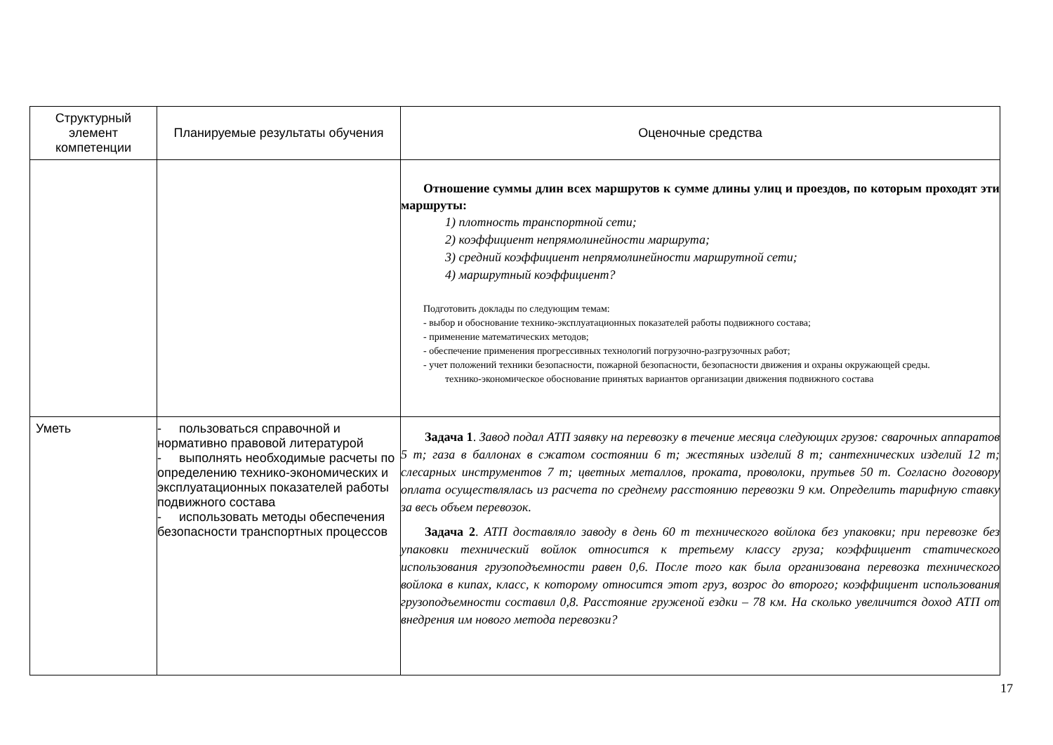| Структурный элемент компетенции | Планируемые результаты обучения | Оценочные средства |
| --- | --- | --- |
| | | Отношение суммы длин всех маршрутов к сумме длины улиц и проездов, по которым проходят эти маршруты: 1) плотность транспортной сети; 2) коэффициент непрямолинейности маршрута; 3) средний коэффициент непрямолинейности маршрутной сети; 4) маршрутный коэффициент? Подготовить доклады по следующим темам: - выбор и обоснование технико-эксплуатационных показателей работы подвижного состава; - применение математических методов; - обеспечение применения прогрессивных технологий погрузочно-разгрузочных работ; - учет положений техники безопасности, пожарной безопасности, безопасности движения и охраны окружающей среды. технико-экономическое обоснование принятых вариантов организации движения подвижного состава |
| Уметь | - пользоваться справочной и нормативно правовой литературой - выполнять необходимые расчеты по определению технико-экономических и эксплуатационных показателей работы подвижного состава - использовать методы обеспечения безопасности транспортных процессов | Задача 1 . Завод подал АТП заявку на перевозку в течение месяца следующих грузов: сварочных аппаратов 5 т; газа в баллонах в сжатом состоянии 6 т; жестяных изделий 8 т; сантехнических изделий 12 т; слесарных инструментов 7 т; цветных металлов, проката, проволоки, прутьев 50 т. Согласно договору оплата осуществлялась из расчета по среднему расстоянию перевозки 9 км. Определить тарифную ставку за весь объем перевозок. Задача 2 . АТП доставляло заводу в день 60 т технического войлока без упаковки; при перевозке без упаковки технический войлок относится к третьему классу груза; коэффициент статического использования грузоподъемности равен 0,6. После того как была организована перевозка технического войлока в кипах, класс, к которому относится этот груз, возрос до второго; коэффициент использования грузоподъемности составил 0,8. Расстояние груженой ездки – 78 км. На сколько увеличится доход АТП от внедрения им нового метода перевозки? |
17